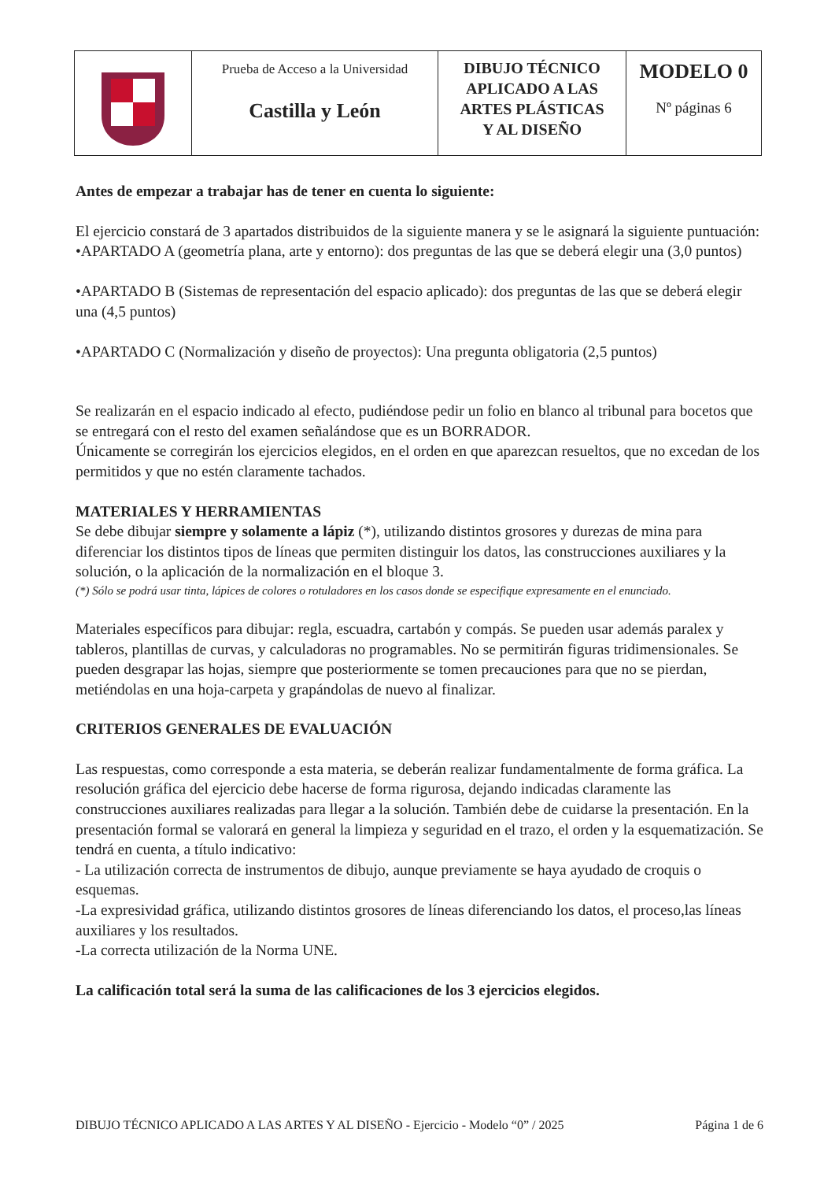| | Prueba de Acceso a la Universidad Castilla y León | DIBUJO TÉCNICO APLICADO A LAS ARTES PLÁSTICAS Y AL DISEÑO | MODELO 0 Nº páginas 6 |
Antes de empezar a trabajar has de tener en cuenta lo siguiente:
El ejercicio constará de 3 apartados distribuidos de la siguiente manera y se le asignará la siguiente puntuación:
•APARTADO A (geometría plana, arte y entorno): dos preguntas de las que se deberá elegir una (3,0 puntos)
•APARTADO B (Sistemas de representación del espacio aplicado): dos preguntas de las que se deberá elegir una (4,5 puntos)
•APARTADO C (Normalización y diseño de proyectos): Una pregunta obligatoria (2,5 puntos)
Se realizarán en el espacio indicado al efecto, pudiéndose pedir un folio en blanco al tribunal para bocetos que se entregará con el resto del examen señalándose que es un BORRADOR.
Únicamente se corregirán los ejercicios elegidos, en el orden en que aparezcan resueltos, que no excedan de los permitidos y que no estén claramente tachados.
MATERIALES Y HERRAMIENTAS
Se debe dibujar siempre y solamente a lápiz (*), utilizando distintos grosores y durezas de mina para diferenciar los distintos tipos de líneas que permiten distinguir los datos, las construcciones auxiliares y la solución, o la aplicación de la normalización en el bloque 3.
(*) Sólo se podrá usar tinta, lápices de colores o rotuladores en los casos donde se especifique expresamente en el enunciado.
Materiales específicos para dibujar: regla, escuadra, cartabón y compás. Se pueden usar además paralex y tableros, plantillas de curvas, y calculadoras no programables. No se permitirán figuras tridimensionales. Se pueden desgrapar las hojas, siempre que posteriormente se tomen precauciones para que no se pierdan, metiéndolas en una hoja-carpeta y grapándolas de nuevo al finalizar.
CRITERIOS GENERALES DE EVALUACIÓN
Las respuestas, como corresponde a esta materia, se deberán realizar fundamentalmente de forma gráfica. La resolución gráfica del ejercicio debe hacerse de forma rigurosa, dejando indicadas claramente las construcciones auxiliares realizadas para llegar a la solución. También debe de cuidarse la presentación. En la presentación formal se valorará en general la limpieza y seguridad en el trazo, el orden y la esquematización. Se tendrá en cuenta, a título indicativo:
- La utilización correcta de instrumentos de dibujo, aunque previamente se haya ayudado de croquis o esquemas.
-La expresividad gráfica, utilizando distintos grosores de líneas diferenciando los datos, el proceso,las líneas auxiliares y los resultados.
-La correcta utilización de la Norma UNE.
La calificación total será la suma de las calificaciones de los 3 ejercicios elegidos.
DIBUJO TÉCNICO APLICADO A LAS ARTES Y AL DISEÑO - Ejercicio - Modelo “0” / 2025 Página 1 de 6